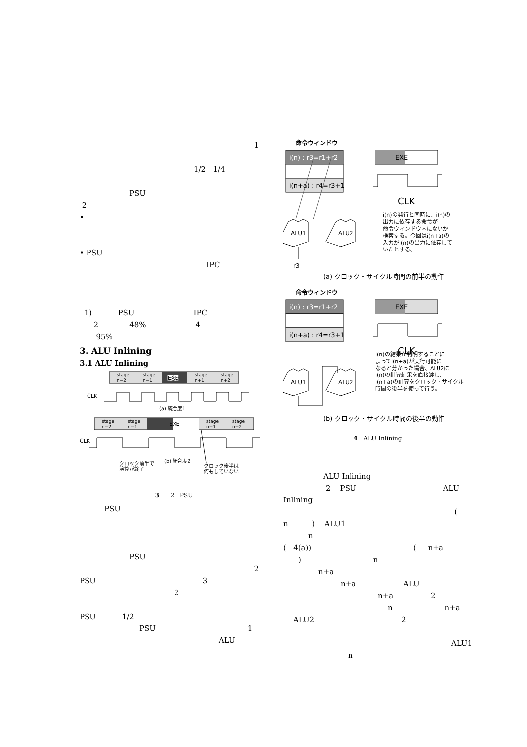1
1/2 1/4
PSU
2
•
• PSU
IPC
1) PSU IPC
2 48% 4
95%
3. ALU Inlining
3.1 ALU Inlining
stage
n−2
stage
n−1
EXE
stage
n+1
stage
n+2
CLK
(a) 統合度1
stage
n−2
stage
n−1
EXE
stage
n+1
stage
n+2
CLK
クロック前半で
演算が終了
(b) 統合度2
クロック後半は
何もしていない
3 2 PSU
PSU
PSU
2
PSU 3
2
PSU 1/2
PSU 1
ALU
命令ウィンドウ
i(n) : r3=r1+r2
i(n+a) : r4=r3+1
EXE
CLK
ALU1
ALU2
r3
i(n)の発行と同時に、i(n)の
出力に依存する命令が
命令ウィンドウ内にないか
検索する。今回はi(n+a)の
入力がi(n)の出力に依存して
いたとする。
(a) クロック・サイクル時間の前半の動作
命令ウィンドウ
i(n) : r3=r1+r2
i(n+a) : r4=r3+1
EXE
CLK
ALU1
ALU2
i(n)の結果が判明することに
よってi(n+a)が実行可能に
なると分かった場合、ALU2に
i(n)の計算結果を直接渡し、
i(n+a)の計算をクロック・サイクル
時間の後半を使って行う。
(b) クロック・サイクル時間の後半の動作
4 ALU Inlining
ALU Inlining
2 PSU ALU
Inlining
(
n ) ALU1
n
( 4(a)) ( n+a
) n
n+a
n+a ALU
n+a 2
n n+a
ALU2 2
ALU1
n